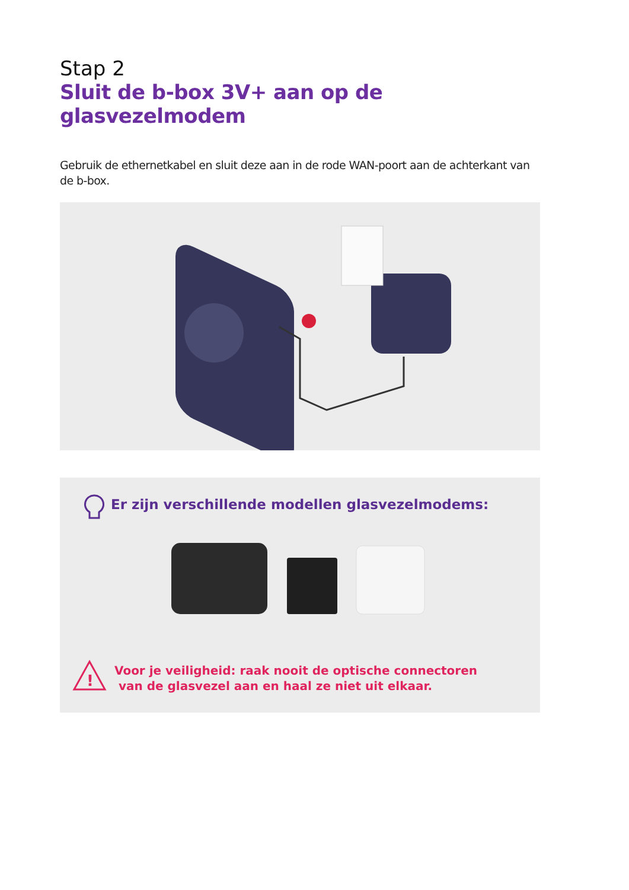Stap 2
Sluit de b-box 3V+ aan op de glasvezelmodem
Gebruik de ethernetkabel en sluit deze aan in de rode WAN-poort aan de achterkant van de b-box.
Er zijn verschillende modellen glasvezelmodems:
!
Voor je veiligheid: raak nooit de optische connectoren
van de glasvezel aan en haal ze niet uit elkaar.